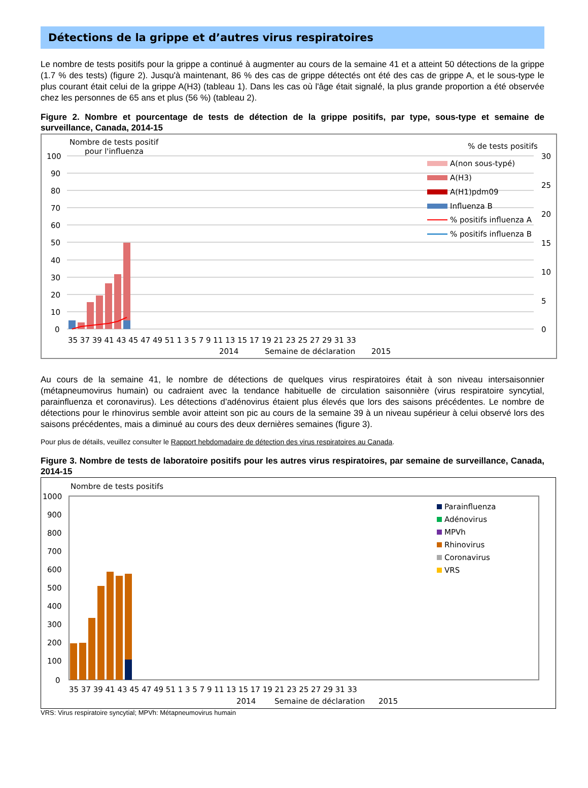Détections de la grippe et d’autres virus respiratoires
Le nombre de tests positifs pour la grippe a continué à augmenter au cours de la semaine 41 et a atteint 50 détections de la grippe (1.7 % des tests) (figure 2). Jusqu'à maintenant, 86 % des cas de grippe détectés ont été des cas de grippe A, et le sous-type le plus courant était celui de la grippe A(H3) (tableau 1). Dans les cas où l'âge était signalé, la plus grande proportion a été observée chez les personnes de 65 ans et plus (56 %) (tableau 2).
Figure 2. Nombre et pourcentage de tests de détection de la grippe positifs, par type, sous-type et semaine de surveillance, Canada, 2014-15
Nombre de tests positif
pour l'influenza
% de tests positifs
100
90
80
70
60
50
40
30
20
10
0
30
25
20
15
10
5
0
A(non sous-typé)
A(H3)
A(H1)pdm09
Influenza B
% positifs influenza A
% positifs influenza B
35 37 39 41 43 45 47 49 51 1 3 5 7 9 11 13 15 17 19 21 23 25 27 29 31 33
2014
Semaine de déclaration
2015
Au cours de la semaine 41, le nombre de détections de quelques virus respiratoires était à son niveau intersaisonnier (métapneumovirus humain) ou cadraient avec la tendance habituelle de circulation saisonnière (virus respiratoire syncytial, parainfluenza et coronavirus). Les détections d’adénovirus étaient plus élevés que lors des saisons précédentes. Le nombre de détections pour le rhinovirus semble avoir atteint son pic au cours de la semaine 39 à un niveau supérieur à celui observé lors des saisons précédentes, mais a diminué au cours des deux dernières semaines (figure 3).
Pour plus de détails, veuillez consulter le Rapport hebdomadaire de détection des virus respiratoires au Canada.
Figure 3. Nombre de tests de laboratoire positifs pour les autres virus respiratoires, par semaine de surveillance, Canada, 2014-15
Nombre de tests positifs
1000
900
800
700
600
500
400
300
200
100
0
Parainfluenza
Adénovirus
MPVh
Rhinovirus
Coronavirus
VRS
35 37 39 41 43 45 47 49 51 1 3 5 7 9 11 13 15 17 19 21 23 25 27 29 31 33
2014
Semaine de déclaration
2015
VRS: Virus respiratoire syncytial; MPVh: Métapneumovirus humain